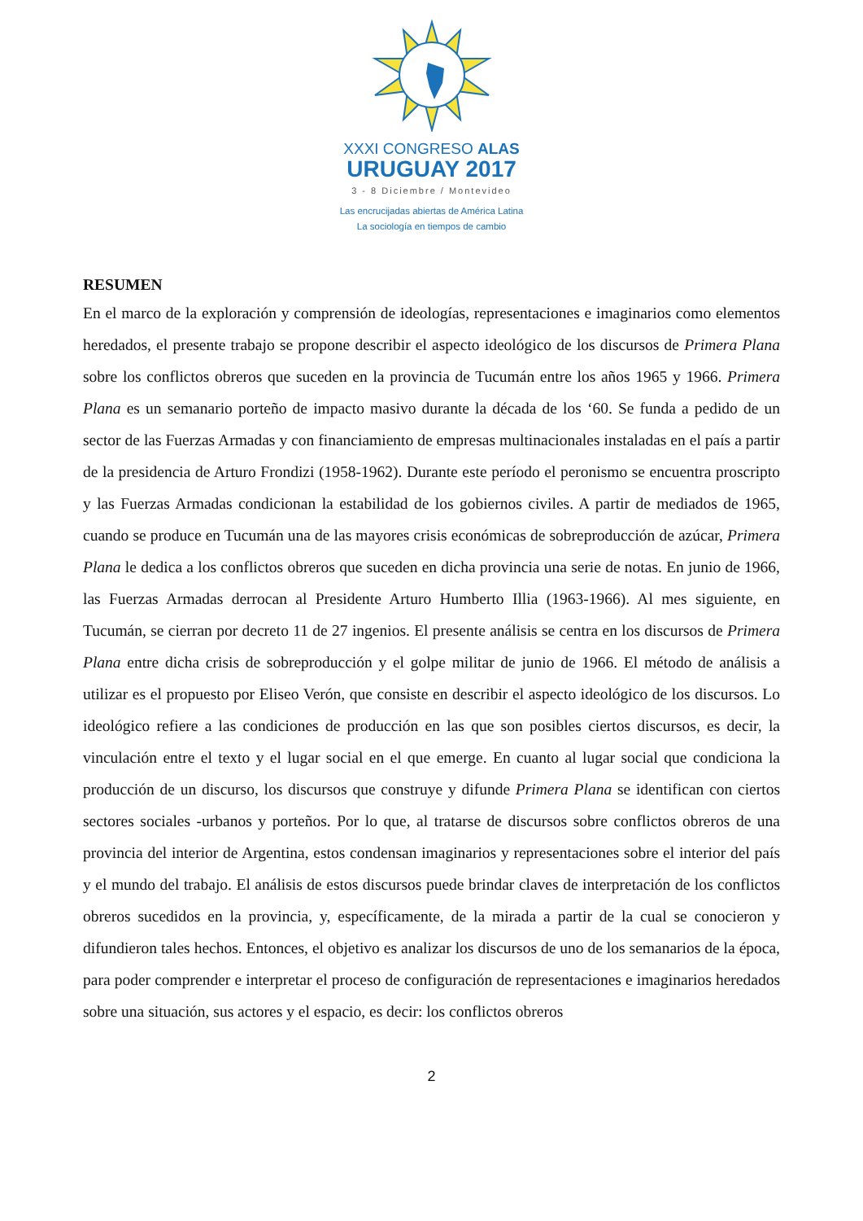XXXI CONGRESO ALAS
URUGUAY 2017
3 - 8 Diciembre / Montevideo
Las encrucijadas abiertas de América Latina
La sociología en tiempos de cambio
RESUMEN
En el marco de la exploración y comprensión de ideologías, representaciones e imaginarios como elementos heredados, el presente trabajo se propone describir el aspecto ideológico de los discursos de Primera Plana sobre los conflictos obreros que suceden en la provincia de Tucumán entre los años 1965 y 1966. Primera Plana es un semanario porteño de impacto masivo durante la década de los ‘60. Se funda a pedido de un sector de las Fuerzas Armadas y con financiamiento de empresas multinacionales instaladas en el país a partir de la presidencia de Arturo Frondizi (1958-1962). Durante este período el peronismo se encuentra proscripto y las Fuerzas Armadas condicionan la estabilidad de los gobiernos civiles. A partir de mediados de 1965, cuando se produce en Tucumán una de las mayores crisis económicas de sobreproducción de azúcar, Primera Plana le dedica a los conflictos obreros que suceden en dicha provincia una serie de notas. En junio de 1966, las Fuerzas Armadas derrocan al Presidente Arturo Humberto Illia (1963-1966). Al mes siguiente, en Tucumán, se cierran por decreto 11 de 27 ingenios. El presente análisis se centra en los discursos de Primera Plana entre dicha crisis de sobreproducción y el golpe militar de junio de 1966. El método de análisis a utilizar es el propuesto por Eliseo Verón, que consiste en describir el aspecto ideológico de los discursos. Lo ideológico refiere a las condiciones de producción en las que son posibles ciertos discursos, es decir, la vinculación entre el texto y el lugar social en el que emerge. En cuanto al lugar social que condiciona la producción de un discurso, los discursos que construye y difunde Primera Plana se identifican con ciertos sectores sociales -urbanos y porteños. Por lo que, al tratarse de discursos sobre conflictos obreros de una provincia del interior de Argentina, estos condensan imaginarios y representaciones sobre el interior del país y el mundo del trabajo. El análisis de estos discursos puede brindar claves de interpretación de los conflictos obreros sucedidos en la provincia, y, específicamente, de la mirada a partir de la cual se conocieron y difundieron tales hechos. Entonces, el objetivo es analizar los discursos de uno de los semanarios de la época, para poder comprender e interpretar el proceso de configuración de representaciones e imaginarios heredados sobre una situación, sus actores y el espacio, es decir: los conflictos obreros
2